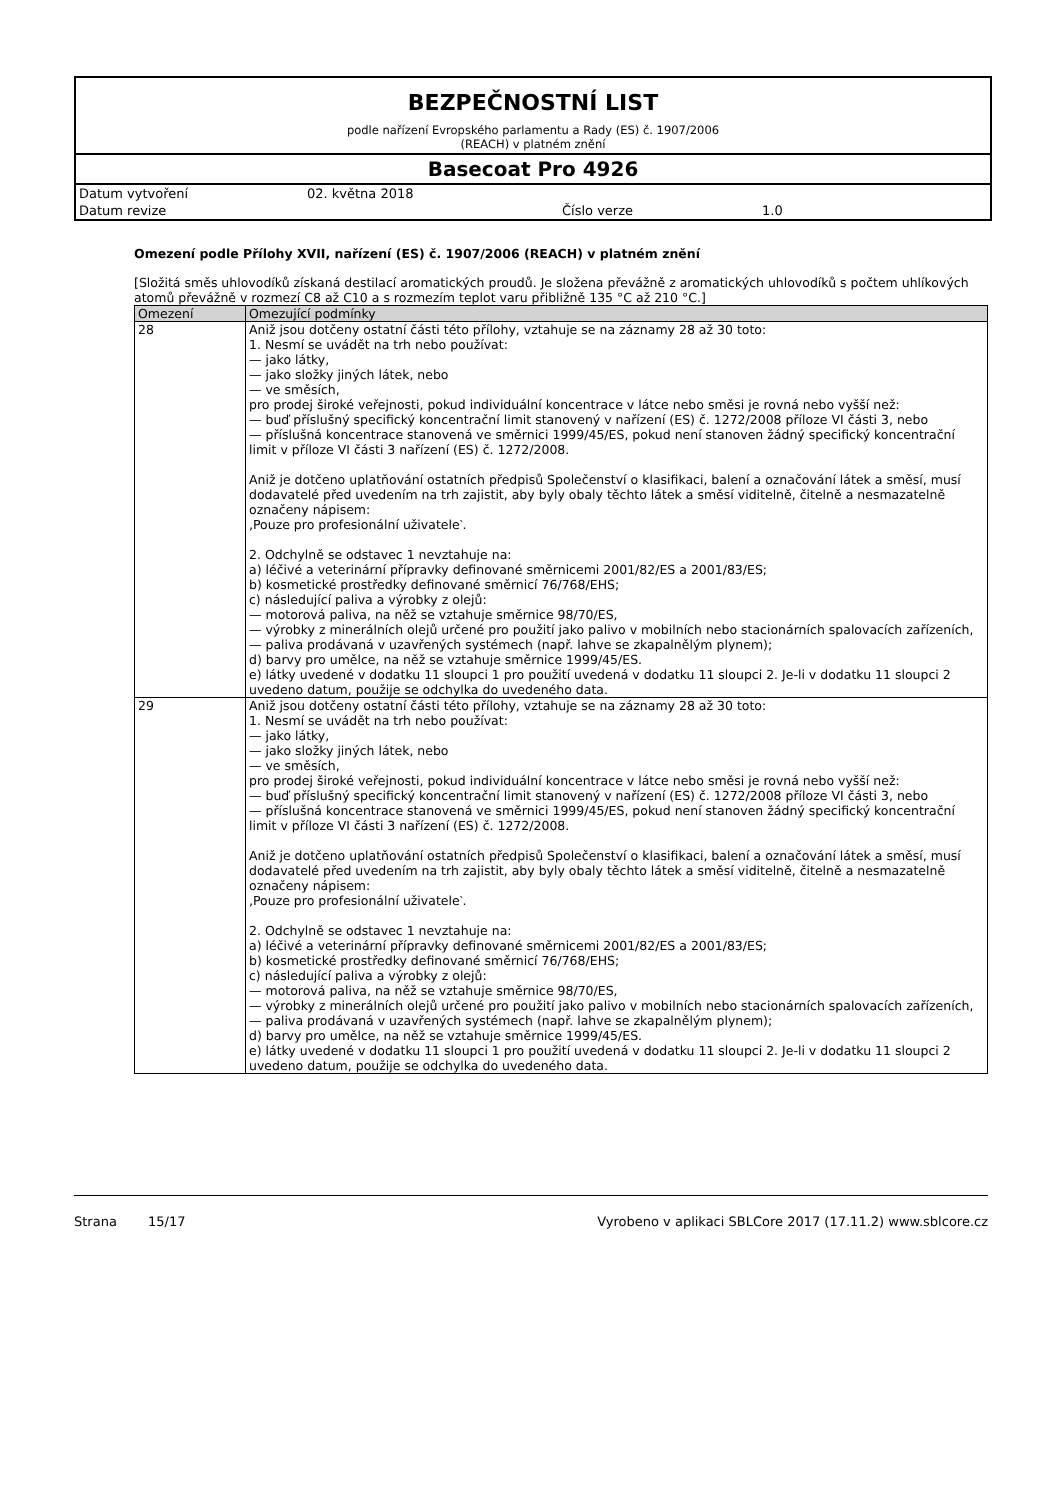BEZPEČNOSTNÍ LIST
podle nařízení Evropského parlamentu a Rady (ES) č. 1907/2006
(REACH) v platném znění
Basecoat Pro 4926
Datum vytvoření 02. května 2018
Datum revize Číslo verze 1.0
Omezení podle Přílohy XVII, nařízení (ES) č. 1907/2006 (REACH) v platném znění
[Složitá směs uhlovodíků získaná destilací aromatických proudů. Je složena převážně z aromatických uhlovodíků s počtem uhlíkových atomů převážně v rozmezí C8 až C10 a s rozmezím teplot varu přibližně 135 °C až 210 °C.]
| Omezení | Omezující podmínky |
| --- | --- |
| 28 | Aniž jsou dotčeny ostatní části této přílohy, vztahuje se na záznamy 28 až 30 toto: 1. Nesmí se uvádět na trh nebo používat: — jako látky, — jako složky jiných látek, nebo — ve směsích, pro prodej široké veřejnosti, pokud individuální koncentrace v látce nebo směsi je rovná nebo vyšší než: — buď příslušný specifický koncentrační limit stanovený v nařízení (ES) č. 1272/2008 příloze VI části 3, nebo — příslušná koncentrace stanovená ve směrnici 1999/45/ES, pokud není stanoven žádný specifický koncentrační limit v příloze VI části 3 nařízení (ES) č. 1272/2008. Aniž je dotčeno uplatňování ostatních předpisů Společenství o klasifikaci, balení a označování látek a směsí, musí dodavatelé před uvedením na trh zajistit, aby byly obaly těchto látek a směsí viditelně, čitelně a nesmazatelně označeny nápisem: ‚Pouze pro profesionální uživatele‵. 2. Odchylně se odstavec 1 nevztahuje na: a) léčivé a veterinární přípravky definované směrnicemi 2001/82/ES a 2001/83/ES; b) kosmetické prostředky definované směrnicí 76/768/EHS; c) následující paliva a výrobky z olejů: — motorová paliva, na něž se vztahuje směrnice 98/70/ES, — výrobky z minerálních olejů určené pro použití jako palivo v mobilních nebo stacionárních spalovacích zařízeních, — paliva prodávaná v uzavřených systémech (např. lahve se zkapalnělým plynem); d) barvy pro umělce, na něž se vztahuje směrnice 1999/45/ES. e) látky uvedené v dodatku 11 sloupci 1 pro použití uvedená v dodatku 11 sloupci 2. Je-li v dodatku 11 sloupci 2 uvedeno datum, použije se odchylka do uvedeného data. |
| 29 | Aniž jsou dotčeny ostatní části této přílohy, vztahuje se na záznamy 28 až 30 toto: 1. Nesmí se uvádět na trh nebo používat: — jako látky, — jako složky jiných látek, nebo — ve směsích, pro prodej široké veřejnosti, pokud individuální koncentrace v látce nebo směsi je rovná nebo vyšší než: — buď příslušný specifický koncentrační limit stanovený v nařízení (ES) č. 1272/2008 příloze VI části 3, nebo — příslušná koncentrace stanovená ve směrnici 1999/45/ES, pokud není stanoven žádný specifický koncentrační limit v příloze VI části 3 nařízení (ES) č. 1272/2008. Aniž je dotčeno uplatňování ostatních předpisů Společenství o klasifikaci, balení a označování látek a směsí, musí dodavatelé před uvedením na trh zajistit, aby byly obaly těchto látek a směsí viditelně, čitelně a nesmazatelně označeny nápisem: ‚Pouze pro profesionální uživatele‵. 2. Odchylně se odstavec 1 nevztahuje na: a) léčivé a veterinární přípravky definované směrnicemi 2001/82/ES a 2001/83/ES; b) kosmetické prostředky definované směrnicí 76/768/EHS; c) následující paliva a výrobky z olejů: — motorová paliva, na něž se vztahuje směrnice 98/70/ES, — výrobky z minerálních olejů určené pro použití jako palivo v mobilních nebo stacionárních spalovacích zařízeních, — paliva prodávaná v uzavřených systémech (např. lahve se zkapalnělým plynem); d) barvy pro umělce, na něž se vztahuje směrnice 1999/45/ES. e) látky uvedené v dodatku 11 sloupci 1 pro použití uvedená v dodatku 11 sloupci 2. Je-li v dodatku 11 sloupci 2 uvedeno datum, použije se odchylka do uvedeného data. |
Strana 15/17 Vyrobeno v aplikaci SBLCore 2017 (17.11.2) www.sblcore.cz